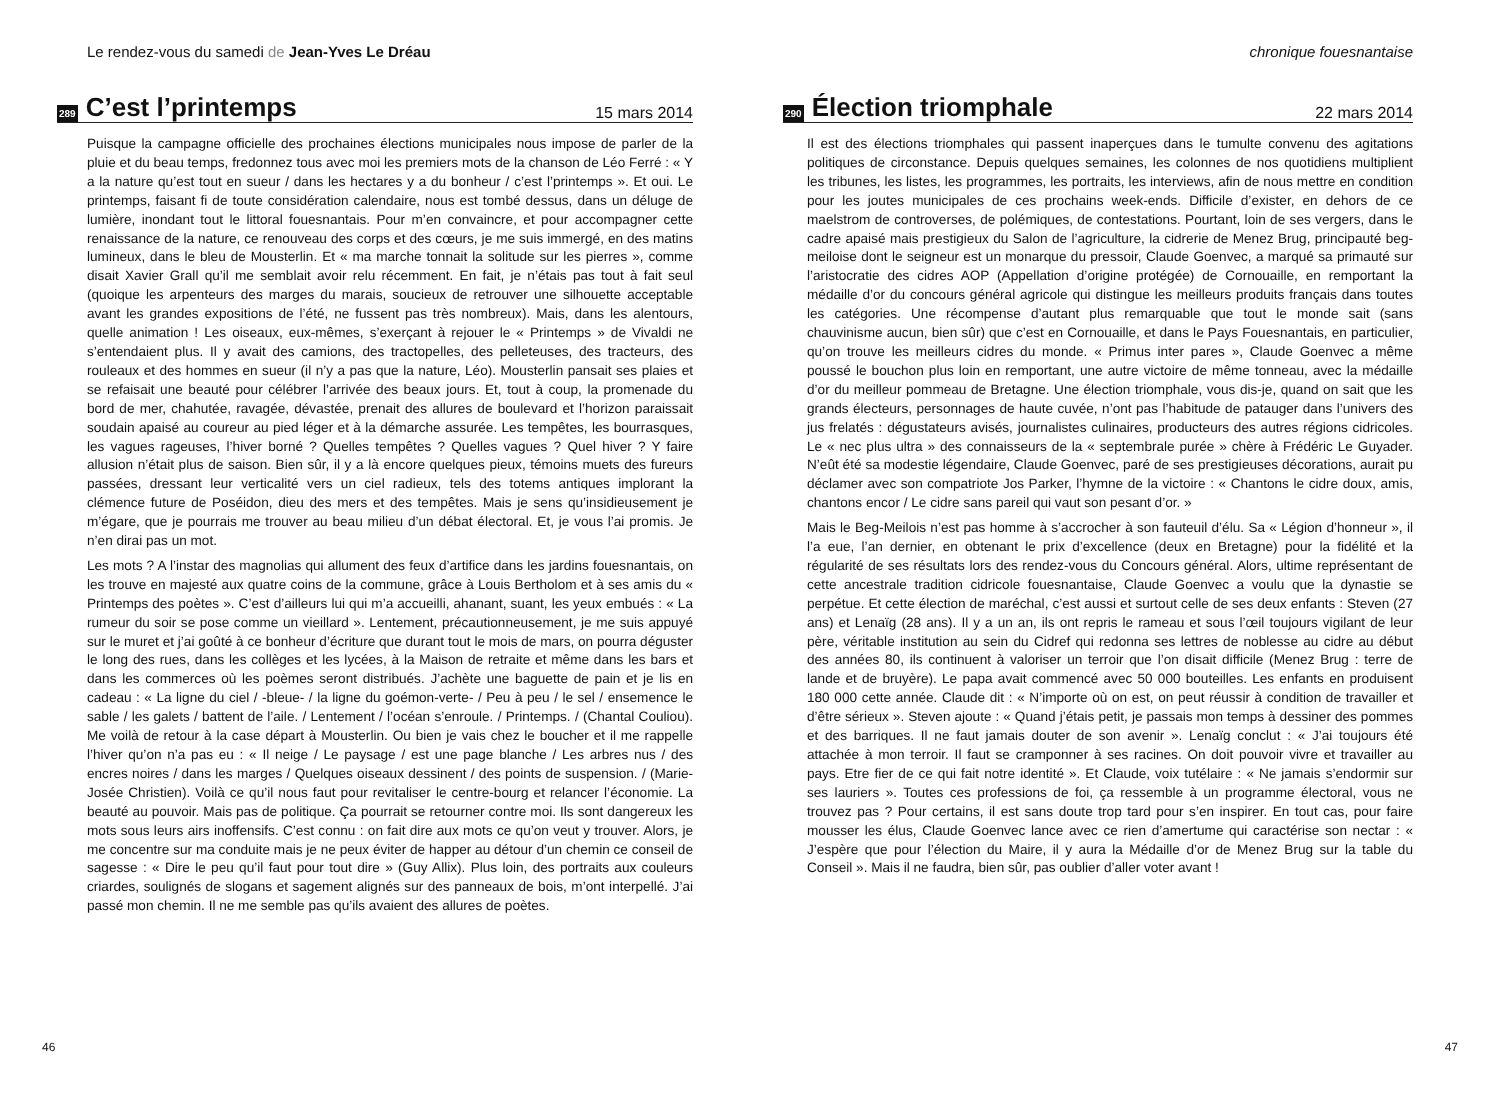Le rendez-vous du samedi de Jean-Yves Le Dréau
289 C’est l’printemps 15 mars 2014
Puisque la campagne officielle des prochaines élections municipales nous impose de parler de la pluie et du beau temps, fredonnez tous avec moi les premiers mots de la chanson de Léo Ferré : « Y a la nature qu’est tout en sueur / dans les hectares y a du bonheur / c’est l’printemps ». Et oui. Le printemps, faisant fi de toute considération calendaire, nous est tombé dessus, dans un déluge de lumière, inondant tout le littoral fouesnantais. Pour m’en convaincre, et pour accompagner cette renaissance de la nature, ce renouveau des corps et des cœurs, je me suis immergé, en des matins lumineux, dans le bleu de Mousterlin. Et « ma marche tonnait la solitude sur les pierres », comme disait Xavier Grall qu’il me semblait avoir relu récemment. En fait, je n’étais pas tout à fait seul (quoique les arpenteurs des marges du marais, soucieux de retrouver une silhouette acceptable avant les grandes expositions de l’été, ne fussent pas très nombreux). Mais, dans les alentours, quelle animation ! Les oiseaux, eux-mêmes, s’exerçant à rejouer le « Printemps » de Vivaldi ne s’entendaient plus. Il y avait des camions, des tractopelles, des pelleteuses, des tracteurs, des rouleaux et des hommes en sueur (il n’y a pas que la nature, Léo). Mousterlin pansait ses plaies et se refaisait une beauté pour célébrer l’arrivée des beaux jours. Et, tout à coup, la promenade du bord de mer, chahutée, ravagée, dévastée, prenait des allures de boulevard et l’horizon paraissait soudain apaisé au coureur au pied léger et à la démarche assurée. Les tempêtes, les bourrasques, les vagues rageuses, l’hiver borné ? Quelles tempêtes ? Quelles vagues ? Quel hiver ? Y faire allusion n’était plus de saison. Bien sûr, il y a là encore quelques pieux, témoins muets des fureurs passées, dressant leur verticalité vers un ciel radieux, tels des totems antiques implorant la clémence future de Poséidon, dieu des mers et des tempêtes. Mais je sens qu’insidieusement je m’égare, que je pourrais me trouver au beau milieu d’un débat électoral. Et, je vous l’ai promis. Je n’en dirai pas un mot.
Les mots ? A l’instar des magnolias qui allument des feux d’artifice dans les jardins fouesnantais, on les trouve en majesté aux quatre coins de la commune, grâce à Louis Bertholom et à ses amis du « Printemps des poètes ». C’est d’ailleurs lui qui m’a accueilli, ahanant, suant, les yeux embués : « La rumeur du soir se pose comme un vieillard ». Lentement, précautionneusement, je me suis appuyé sur le muret et j’ai goûté à ce bonheur d’écriture que durant tout le mois de mars, on pourra déguster le long des rues, dans les collèges et les lycées, à la Maison de retraite et même dans les bars et dans les commerces où les poèmes seront distribués. J’achète une baguette de pain et je lis en cadeau : « La ligne du ciel / -bleue- / la ligne du goémon-verte- / Peu à peu / le sel / ensemence le sable / les galets / battent de l’aile. / Lentement / l’océan s’enroule. / Printemps. / (Chantal Couliou). Me voilà de retour à la case départ à Mousterlin. Ou bien je vais chez le boucher et il me rappelle l’hiver qu’on n’a pas eu : « Il neige / Le paysage / est une page blanche / Les arbres nus / des encres noires / dans les marges / Quelques oiseaux dessinent / des points de suspension. / (Marie-Josée Christien). Voilà ce qu’il nous faut pour revitaliser le centre-bourg et relancer l’économie. La beauté au pouvoir. Mais pas de politique. Ça pourrait se retourner contre moi. Ils sont dangereux les mots sous leurs airs inoffensifs. C’est connu : on fait dire aux mots ce qu’on veut y trouver. Alors, je me concentre sur ma conduite mais je ne peux éviter de happer au détour d’un chemin ce conseil de sagesse : « Dire le peu qu’il faut pour tout dire » (Guy Allix). Plus loin, des portraits aux couleurs criardes, soulignés de slogans et sagement alignés sur des panneaux de bois, m’ont interpellé. J’ai passé mon chemin. Il ne me semble pas qu’ils avaient des allures de poètes.
46
chronique fouesnantaise
290 Élection triomphale 22 mars 2014
Il est des élections triomphales qui passent inaperçues dans le tumulte convenu des agitations politiques de circonstance. Depuis quelques semaines, les colonnes de nos quotidiens multiplient les tribunes, les listes, les programmes, les portraits, les interviews, afin de nous mettre en condition pour les joutes municipales de ces prochains week-ends. Difficile d’exister, en dehors de ce maelstrom de controverses, de polémiques, de contestations. Pourtant, loin de ses vergers, dans le cadre apaisé mais prestigieux du Salon de l’agriculture, la cidrerie de Menez Brug, principauté beg-meiloise dont le seigneur est un monarque du pressoir, Claude Goenvec, a marqué sa primauté sur l’aristocratie des cidres AOP (Appellation d’origine protégée) de Cornouaille, en remportant la médaille d’or du concours général agricole qui distingue les meilleurs produits français dans toutes les catégories. Une récompense d’autant plus remarquable que tout le monde sait (sans chauvinisme aucun, bien sûr) que c’est en Cornouaille, et dans le Pays Fouesnantais, en particulier, qu’on trouve les meilleurs cidres du monde. « Primus inter pares », Claude Goenvec a même poussé le bouchon plus loin en remportant, une autre victoire de même tonneau, avec la médaille d’or du meilleur pommeau de Bretagne. Une élection triomphale, vous dis-je, quand on sait que les grands électeurs, personnages de haute cuvée, n’ont pas l’habitude de patauger dans l’univers des jus frelatés : dégustateurs avisés, journalistes culinaires, producteurs des autres régions cidricoles. Le « nec plus ultra » des connaisseurs de la « septembrale purée » chère à Frédéric Le Guyader. N’eût été sa modestie légendaire, Claude Goenvec, paré de ses prestigieuses décorations, aurait pu déclamer avec son compatriote Jos Parker, l’hymne de la victoire : « Chantons le cidre doux, amis, chantons encor / Le cidre sans pareil qui vaut son pesant d’or. »
Mais le Beg-Meilois n’est pas homme à s’accrocher à son fauteuil d’élu. Sa « Légion d’honneur », il l’a eue, l’an dernier, en obtenant le prix d’excellence (deux en Bretagne) pour la fidélité et la régularité de ses résultats lors des rendez-vous du Concours général. Alors, ultime représentant de cette ancestrale tradition cidricole fouesnantaise, Claude Goenvec a voulu que la dynastie se perpétue. Et cette élection de maréchal, c’est aussi et surtout celle de ses deux enfants : Steven (27 ans) et Lenaïg (28 ans). Il y a un an, ils ont repris le rameau et sous l’œil toujours vigilant de leur père, véritable institution au sein du Cidref qui redonna ses lettres de noblesse au cidre au début des années 80, ils continuent à valoriser un terroir que l’on disait difficile (Menez Brug : terre de lande et de bruyère). Le papa avait commencé avec 50 000 bouteilles. Les enfants en produisent 180 000 cette année. Claude dit : « N’importe où on est, on peut réussir à condition de travailler et d’être sérieux ». Steven ajoute : « Quand j’étais petit, je passais mon temps à dessiner des pommes et des barriques. Il ne faut jamais douter de son avenir ». Lenaïg conclut : « J’ai toujours été attachée à mon terroir. Il faut se cramponner à ses racines. On doit pouvoir vivre et travailler au pays. Etre fier de ce qui fait notre identité ». Et Claude, voix tutélaire : « Ne jamais s’endormir sur ses lauriers ». Toutes ces professions de foi, ça ressemble à un programme électoral, vous ne trouvez pas ? Pour certains, il est sans doute trop tard pour s’en inspirer. En tout cas, pour faire mousser les élus, Claude Goenvec lance avec ce rien d’amertume qui caractérise son nectar : « J’espère que pour l’élection du Maire, il y aura la Médaille d’or de Menez Brug sur la table du Conseil ». Mais il ne faudra, bien sûr, pas oublier d’aller voter avant !
47